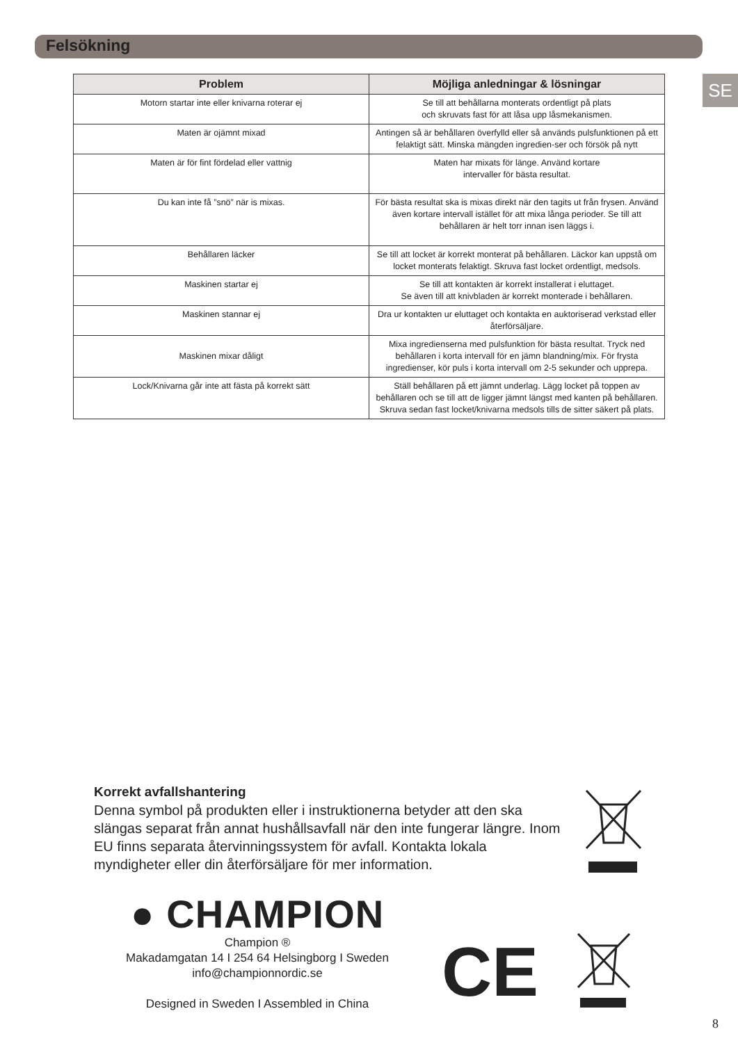Felsökning
SE
| Problem | Möjliga anledningar & lösningar |
| --- | --- |
| Motorn startar inte eller knivarna roterar ej | Se till att behållarna monterats ordentligt på plats och skruvats fast för att låsa upp låsmekanismen. |
| Maten är ojämnt mixad | Antingen så är behållaren överfylld eller så används pulsfunktionen på ett felaktigt sätt. Minska mängden ingredien-ser och försök på nytt |
| Maten är för fint fördelad eller vattnig | Maten har mixats för länge. Använd kortare intervaller för bästa resultat. |
| Du kan inte få ”snö” när is mixas. | För bästa resultat ska is mixas direkt när den tagits ut från frysen. Använd även kortare intervall istället för att mixa långa perioder. Se till att behållaren är helt torr innan isen läggs i. |
| Behållaren läcker | Se till att locket är korrekt monterat på behållaren. Läckor kan uppstå om locket monterats felaktigt. Skruva fast locket ordentligt, medsols. |
| Maskinen startar ej | Se till att kontakten är korrekt installerat i eluttaget. Se även till att knivbladen är korrekt monterade i behållaren. |
| Maskinen stannar ej | Dra ur kontakten ur eluttaget och kontakta en auktoriserad verkstad eller återförsäljare. |
| Maskinen mixar dåligt | Mixa ingredienserna med pulsfunktion för bästa resultat. Tryck ned behållaren i korta intervall för en jämn blandning/mix. För frysta ingredienser, kör puls i korta intervall om 2-5 sekunder och upprepa. |
| Lock/Knivarna går inte att fästa på korrekt sätt | Ställ behållaren på ett jämnt underlag. Lägg locket på toppen av behållaren och se till att de ligger jämnt längst med kanten på behållaren. Skruva sedan fast locket/knivarna medsols tills de sitter säkert på plats. |
Korrekt avfallshantering
Denna symbol på produkten eller i instruktionerna betyder att den ska slängas separat från annat hushållsavfall när den inte fungerar längre. Inom EU finns separata återvinningssystem för avfall. Kontakta lokala myndigheter eller din återförsäljare för mer information.
● CHAMPION
Champion ®
Makadamgatan 14 I 254 64 Helsingborg I Sweden
info@championnordic.se
Designed in Sweden I Assembled in China
CE
8